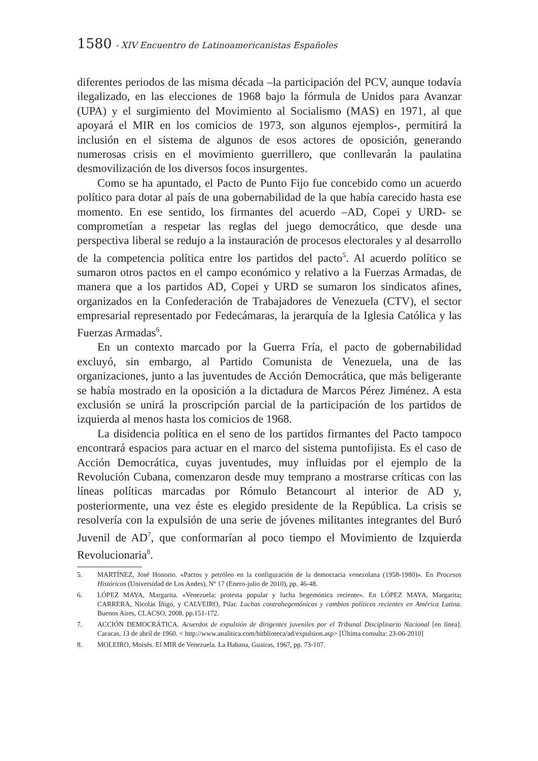1580 - XIV Encuentro de Latinoamericanistas Españoles
diferentes periodos de las misma década –la participación del PCV, aunque todavía ilegalizado, en las elecciones de 1968 bajo la fórmula de Unidos para Avanzar (UPA) y el surgimiento del Movimiento al Socialismo (MAS) en 1971, al que apoyará el MIR en los comicios de 1973, son algunos ejemplos-, permitirá la inclusión en el sistema de algunos de esos actores de oposición, generando numerosas crisis en el movimiento guerrillero, que conllevarán la paulatina desmovilización de los diversos focos insurgentes.
Como se ha apuntado, el Pacto de Punto Fijo fue concebido como un acuerdo político para dotar al país de una gobernabilidad de la que había carecido hasta ese momento. En ese sentido, los firmantes del acuerdo –AD, Copei y URD- se comprometían a respetar las reglas del juego democrático, que desde una perspectiva liberal se redujo a la instauración de procesos electorales y al desarrollo de la competencia política entre los partidos del pacto<sup>5</sup>. Al acuerdo político se sumaron otros pactos en el campo económico y relativo a la Fuerzas Armadas, de manera que a los partidos AD, Copei y URD se sumaron los sindicatos afines, organizados en la Confederación de Trabajadores de Venezuela (CTV), el sector empresarial representado por Fedecámaras, la jerarquía de la Iglesia Católica y las Fuerzas Armadas<sup>6</sup>.
En un contexto marcado por la Guerra Fría, el pacto de gobernabilidad excluyó, sin embargo, al Partido Comunista de Venezuela, una de las organizaciones, junto a las juventudes de Acción Democrática, que más beligerante se había mostrado en la oposición a la dictadura de Marcos Pérez Jiménez. A esta exclusión se unirá la proscripción parcial de la participación de los partidos de izquierda al menos hasta los comicios de 1968.
La disidencia política en el seno de los partidos firmantes del Pacto tampoco encontrará espacios para actuar en el marco del sistema puntofijista. Es el caso de Acción Democrática, cuyas juventudes, muy influidas por el ejemplo de la Revolución Cubana, comenzaron desde muy temprano a mostrarse críticas con las líneas políticas marcadas por Rómulo Betancourt al interior de AD y, posteriormente, una vez éste es elegido presidente de la República. La crisis se resolvería con la expulsión de una serie de jóvenes militantes integrantes del Buró Juvenil de AD<sup>7</sup>, que conformarían al poco tiempo el Movimiento de Izquierda Revolucionaria<sup>8</sup>.
5. MARTÍNEZ, José Honorio. «Pactos y petróleo en la configuración de la democracia venezolana (1958-1980)». En Procesos Históricos (Universidad de Los Andes), Nº 17 (Enero-julio de 2010), pp. 46-48.
6. LÓPEZ MAYA, Margarita. «Venezuela: protesta popular y lucha hegemónica reciente». En LÓPEZ MAYA, Margarita; CARRERA, Nicolás Íñigo, y CALVEIRO, Pilar. Luchas contrahegemónicas y cambios políticos recientes en América Latina. Buenos Aires, CLACSO, 2008. pp.151-172.
7. ACCIÓN DEMOCRÁTICA. Acuerdos de expulsión de dirigentes juveniles por el Tribunal Disciplinario Nacional [en línea]. Caracas, 13 de abril de 1960. < http://www.analitica.com/bitblioteca/ad/expulsion.asp> [Última consulta: 23-06-2010]
8. MOLEIRO, Moisés. El MIR de Venezuela. La Habana, Guairas, 1967, pp. 73-107.